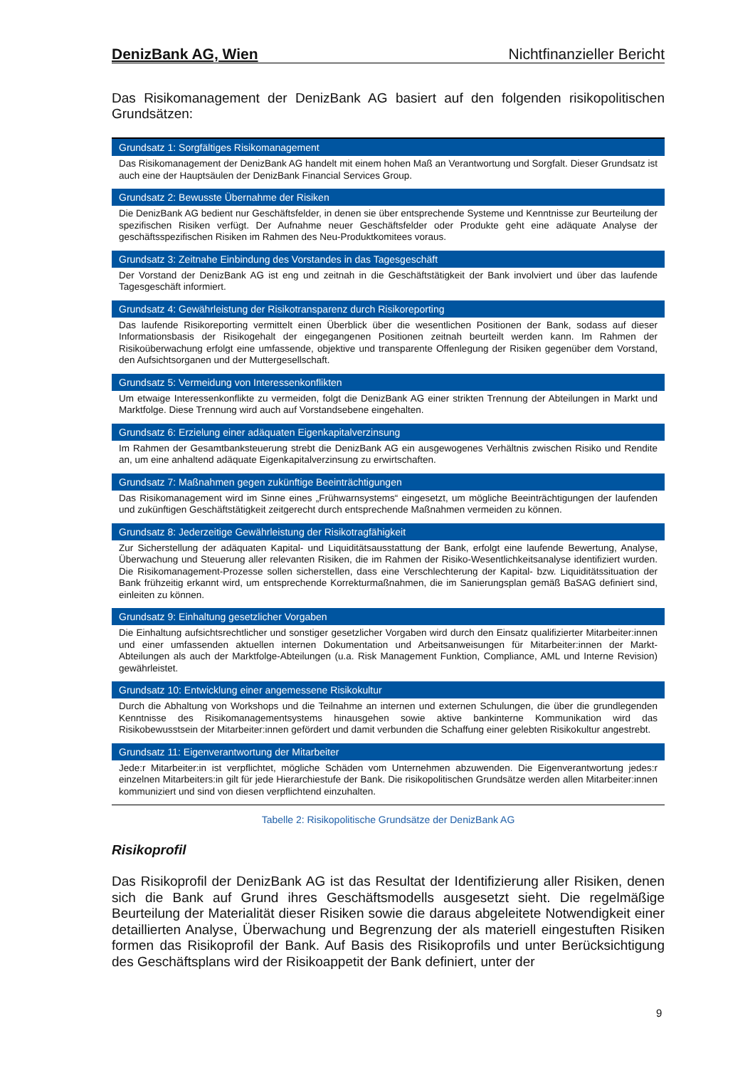DenizBank AG, Wien Nichtfinanzieller Bericht
Das Risikomanagement der DenizBank AG basiert auf den folgenden risikopolitischen Grundsätzen:
| Grundsatz 1: Sorgfältiges Risikomanagement |
| --- |
| Das Risikomanagement der DenizBank AG handelt mit einem hohen Maß an Verantwortung und Sorgfalt. Dieser Grundsatz ist auch eine der Hauptsäulen der DenizBank Financial Services Group. |
| Grundsatz 2: Bewusste Übernahme der Risiken |
| Die DenizBank AG bedient nur Geschäftsfelder, in denen sie über entsprechende Systeme und Kenntnisse zur Beurteilung der spezifischen Risiken verfügt. Der Aufnahme neuer Geschäftsfelder oder Produkte geht eine adäquate Analyse der geschäftsspezifischen Risiken im Rahmen des Neu-Produktkomitees voraus. |
| Grundsatz 3: Zeitnahe Einbindung des Vorstandes in das Tagesgeschäft |
| Der Vorstand der DenizBank AG ist eng und zeitnah in die Geschäftstätigkeit der Bank involviert und über das laufende Tagesgeschäft informiert. |
| Grundsatz 4: Gewährleistung der Risikotransparenz durch Risikoreporting |
| Das laufende Risikoreporting vermittelt einen Überblick über die wesentlichen Positionen der Bank, sodass auf dieser Informationsbasis der Risikogehalt der eingegangenen Positionen zeitnah beurteilt werden kann. Im Rahmen der Risikoüberwachung erfolgt eine umfassende, objektive und transparente Offenlegung der Risiken gegenüber dem Vorstand, den Aufsichtsorganen und der Muttergesellschaft. |
| Grundsatz 5: Vermeidung von Interessenkonflikten |
| Um etwaige Interessenkonflikte zu vermeiden, folgt die DenizBank AG einer strikten Trennung der Abteilungen in Markt und Marktfolge. Diese Trennung wird auch auf Vorstandsebene eingehalten. |
| Grundsatz 6: Erzielung einer adäquaten Eigenkapitalverzinsung |
| Im Rahmen der Gesamtbanksteuerung strebt die DenizBank AG ein ausgewogenes Verhältnis zwischen Risiko und Rendite an, um eine anhaltend adäquate Eigenkapitalverzinsung zu erwirtschaften. |
| Grundsatz 7: Maßnahmen gegen zukünftige Beeinträchtigungen |
| Das Risikomanagement wird im Sinne eines „Frühwarnsystems“ eingesetzt, um mögliche Beeinträchtigungen der laufenden und zukünftigen Geschäftstätigkeit zeitgerecht durch entsprechende Maßnahmen vermeiden zu können. |
| Grundsatz 8: Jederzeitige Gewährleistung der Risikotragfähigkeit |
| Zur Sicherstellung der adäquaten Kapital- und Liquiditätsausstattung der Bank, erfolgt eine laufende Bewertung, Analyse, Überwachung und Steuerung aller relevanten Risiken, die im Rahmen der Risiko-Wesentlichkeitsanalyse identifiziert wurden. Die Risikomanagement-Prozesse sollen sicherstellen, dass eine Verschlechterung der Kapital- bzw. Liquiditätssituation der Bank frühzeitig erkannt wird, um entsprechende Korrekturmaßnahmen, die im Sanierungsplan gemäß BaSAG definiert sind, einleiten zu können. |
| Grundsatz 9: Einhaltung gesetzlicher Vorgaben |
| Die Einhaltung aufsichtsrechtlicher und sonstiger gesetzlicher Vorgaben wird durch den Einsatz qualifizierter Mitarbeiter:innen und einer umfassenden aktuellen internen Dokumentation und Arbeitsanweisungen für Mitarbeiter:innen der Markt-Abteilungen als auch der Marktfolge-Abteilungen (u.a. Risk Management Funktion, Compliance, AML und Interne Revision) gewährleistet. |
| Grundsatz 10: Entwicklung einer angemessene Risikokultur |
| Durch die Abhaltung von Workshops und die Teilnahme an internen und externen Schulungen, die über die grundlegenden Kenntnisse des Risikomanagementsystems hinausgehen sowie aktive bankinterne Kommunikation wird das Risikobewusstsein der Mitarbeiter:innen gefördert und damit verbunden die Schaffung einer gelebten Risikokultur angestrebt. |
| Grundsatz 11: Eigenverantwortung der Mitarbeiter |
| Jede:r Mitarbeiter:in ist verpflichtet, mögliche Schäden vom Unternehmen abzuwenden. Die Eigenverantwortung jedes:r einzelnen Mitarbeiters:in gilt für jede Hierarchiestufe der Bank. Die risikopolitischen Grundsätze werden allen Mitarbeiter:innen kommuniziert und sind von diesen verpflichtend einzuhalten. |
Tabelle 2: Risikopolitische Grundsätze der DenizBank AG
Risikoprofil
Das Risikoprofil der DenizBank AG ist das Resultat der Identifizierung aller Risiken, denen sich die Bank auf Grund ihres Geschäftsmodells ausgesetzt sieht. Die regelmäßige Beurteilung der Materialität dieser Risiken sowie die daraus abgeleitete Notwendigkeit einer detaillierten Analyse, Überwachung und Begrenzung der als materiell eingestuften Risiken formen das Risikoprofil der Bank. Auf Basis des Risikoprofils und unter Berücksichtigung des Geschäftsplans wird der Risikoappetit der Bank definiert, unter der
9